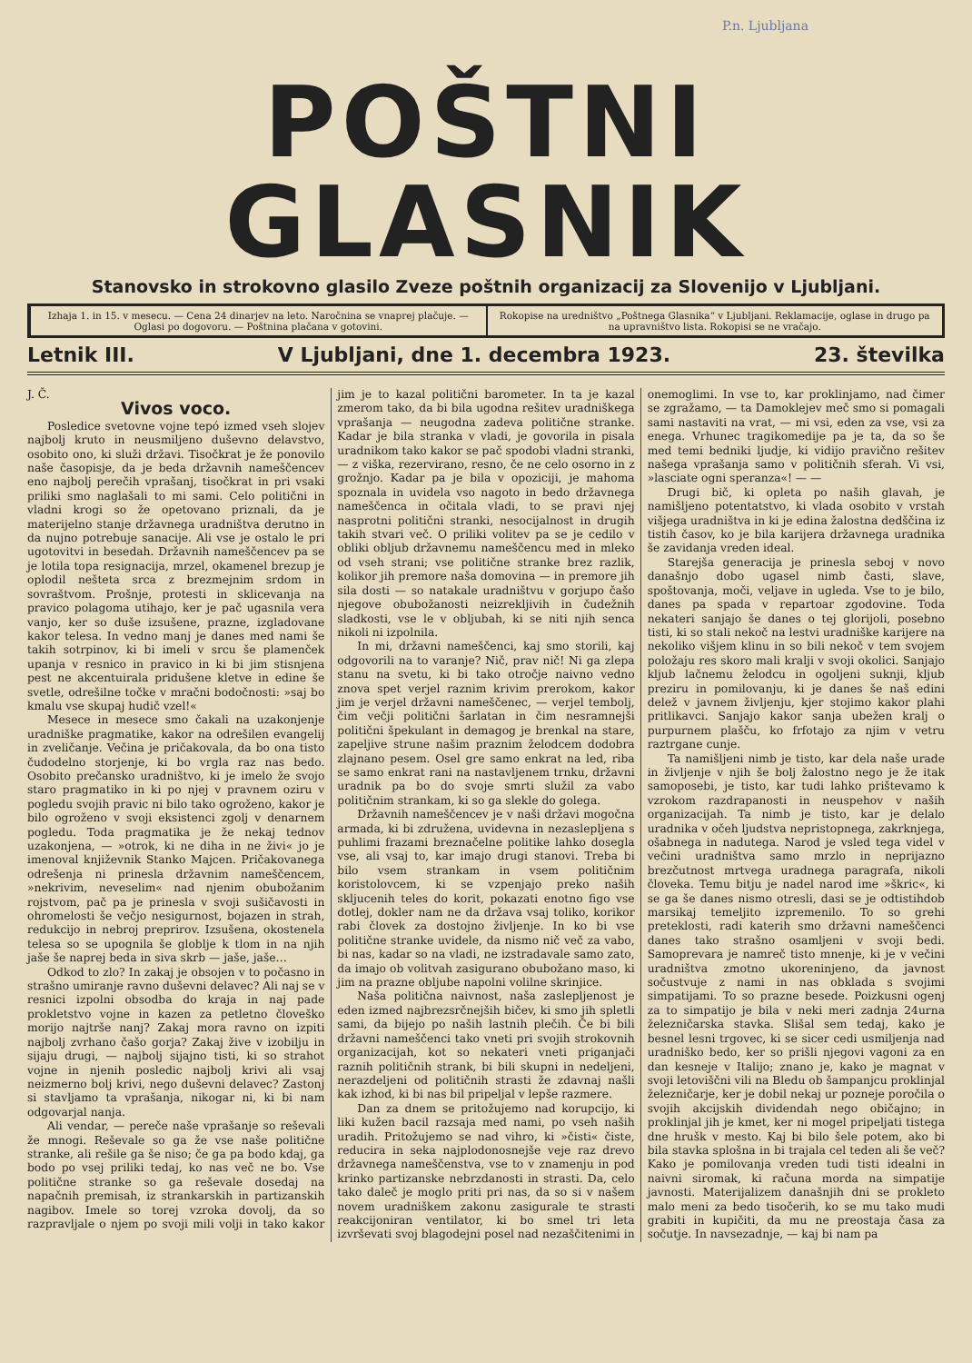P.n. Ljubljana
POŠTNI GLASNIK
Stanovsko in strokovno glasilo Zveze poštnih organizacij za Slovenijo v Ljubljani.
Izhaja 1. in 15. v mesecu. — Cena 24 dinarjev na leto. Naročnina se vnaprej plačuje. — Oglasi po dogovoru. — Poštnina plačana v gotovini.
Rokopise na uredništvo „Poštnega Glasnika“ v Ljubljani. Reklamacije, oglase in drugo pa na upravništvo lista. Rokopisi se ne vračajo.
Letnik III. V Ljubljani, dne 1. decembra 1923. 23. številka
J. Č.
Vivos voco.
Posledice svetovne vojne tepó izmed vseh slojev najbolj kruto in neusmiljeno duševno delavstvo, osobito ono, ki služi državi. Tisočkrat je že ponovilo naše časopisje, da je beda državnih nameščencev eno najbolj perečih vprašanj, tisočkrat in pri vsaki priliki smo naglašali to mi sami. Celo politični in vladni krogi so že opetovano priznali, da je materijelno stanje državnega uradništva derutno in da nujno potrebuje sanacije. Ali vse je ostalo le pri ugotovitvi in besedah. Državnih nameščencev pa se je lotila topa resignacija, mrzel, okamenel brezup je oplodil nešteta srca z brezmejnim srdom in sovraštvom. Prošnje, protesti in sklicevanja na pravico polagoma utihajo, ker je pač ugasnila vera vanjo, ker so duše izsušene, prazne, izgladovane kakor telesa. In vedno manj je danes med nami še takih sotrpinov, ki bi imeli v srcu še plamenček upanja v resnico in pravico in ki bi jim stisnjena pest ne akcentuirala pridušene kletve in edine še svetle, odrešilne točke v mračni bodočnosti: »saj bo kmalu vse skupaj hudič vzel!«
Mesece in mesece smo čakali na uzakonjenje uradniške pragmatike, kakor na odrešilen evangelij in zveličanje. Večina je pričakovala, da bo ona tisto čudodelno storjenje, ki bo vrgla raz nas bedo. Osobito prečansko uradništvo, ki je imelo že svojo staro pragmatiko in ki po njej v pravnem oziru v pogledu svojih pravic ni bilo tako ogroženo, kakor je bilo ogroženo v svoji eksistenci zgolj v denarnem pogledu. Toda pragmatika je že nekaj tednov uzakonjena, — »otrok, ki ne diha in ne živi« jo je imenoval književnik Stanko Majcen. Pričakovanega odrešenja ni prinesla državnim nameščencem, »nekrivim, neveselim« nad njenim obubožanim rojstvom, pač pa je prinesla v svoji sušičavosti in ohromelosti še večjo nesigurnost, bojazen in strah, redukcijo in nebroj preprirov. Izsušena, okostenela telesa so se upognila še globlje k tlom in na njih jaše še naprej beda in siva skrb — jaše, jaše…
Odkod to zlo? In zakaj je obsojen v to počasno in strašno umiranje ravno duševni delavec? Ali naj se v resnici izpolni obsodba do kraja in naj pade prokletstvo vojne in kazen za petletno človeško morijo najtrše nanj? Zakaj mora ravno on izpiti najbolj zvrhano čašo gorja? Zakaj žive v izobilju in sijaju drugi, — najbolj sijajno tisti, ki so strahot vojne in njenih posledic najbolj krivi ali vsaj neizmerno bolj krivi, nego duševni delavec? Zastonj si stavljamo ta vprašanja, nikogar ni, ki bi nam odgovarjal nanja.
Ali vendar, — pereče naše vprašanje so reševali že mnogi. Reševale so ga že vse naše politične stranke, ali rešile ga še niso; če ga pa bodo kdaj, ga bodo po vsej priliki tedaj, ko nas več ne bo. Vse politične stranke so ga reševale dosedaj na napačnih premisah, iz strankarskih in partizanskih nagibov. Imele so torej vzroka dovolj, da so razpravljale o njem po svoji mili volji in tako kakor jim je to kazal politični barometer. In ta je kazal zmerom tako, da bi bila ugodna rešitev uradniškega vprašanja — neugodna zadeva politične stranke. Kadar je bila stranka v vladi, je govorila in pisala uradnikom tako kakor se pač spodobi vladni stranki, — z viška, rezervirano, resno, če ne celo osorno in z grožnjo. Kadar pa je bila v opoziciji, je mahoma spoznala in uvidela vso nagoto in bedo državnega nameščenca in očitala vladi, to se pravi njej nasprotni politični stranki, nesocijalnost in drugih takih stvari več. O priliki volitev pa se je cedilo v obliki obljub državnemu nameščencu med in mleko od vseh strani; vse politične stranke brez razlik, kolikor jih premore naša domovina — in premore jih sila dosti — so natakale uradništvu v gorjupo čašo njegove obubožanosti neizrekljivih in čudežnih sladkosti, vse le v obljubah, ki se niti njih senca nikoli ni izpolnila.
In mi, državni nameščenci, kaj smo storili, kaj odgovorili na to varanje? Nič, prav nič! Ni ga zlepa stanu na svetu, ki bi tako otročje naivno vedno znova spet verjel raznim krivim prerokom, kakor jim je verjel državni nameščenec, — verjel tembolj, čim večji politični šarlatan in čim nesramnejši politični špekulant in demagog je brenkal na stare, zapeljive strune našim praznim želodcem dodobra zlajnano pesem. Osel gre samo enkrat na led, riba se samo enkrat rani na nastavljenem trnku, državni uradnik pa bo do svoje smrti služil za vabo političnim strankam, ki so ga slekle do golega.
Državnih nameščencev je v naši državi mogočna armada, ki bi združena, uvidevna in nezaslepljena s puhlimi frazami breznačelne politike lahko dosegla vse, ali vsaj to, kar imajo drugi stanovi. Treba bi bilo vsem strankam in vsem političnim koristolovcem, ki se vzpenjajo preko naših skljucenih teles do korit, pokazati enotno figo vse dotlej, dokler nam ne da država vsaj toliko, korikor rabi človek za dostojno življenje. In ko bi vse politične stranke uvidele, da nismo nič več za vabo, bi nas, kadar so na vladi, ne izstradavale samo zato, da imajo ob volitvah zasigurano obubožano maso, ki jim na prazne obljube napolni volilne skrinjice.
Naša politična naivnost, naša zaslepljenost je eden izmed najbrezsrčnejših bičev, ki smo jih spletli sami, da bijejo po naših lastnih plečih. Če bi bili državni nameščenci tako vneti pri svojih strokovnih organizacijah, kot so nekateri vneti priganjači raznih političnih strank, bi bili skupni in nedeljeni, nerazdeljeni od političnih strasti že zdavnaj našli kak izhod, ki bi nas bil pripeljal v lepše razmere.
Dan za dnem se pritožujemo nad korupcijo, ki liki kužen bacil razsaja med nami, po vseh naših uradih. Pritožujemo se nad vihro, ki »čisti« čiste, reducira in seka najplodonosnejše veje raz drevo državnega nameščenstva, vse to v znamenju in pod krinko partizanske nebrzdanosti in strasti. Da, celo tako daleč je moglo priti pri nas, da so si v našem novem uradniškem zakonu zasigurale te strasti reakcijoniran ventilator, ki bo smel tri leta izvrševati svoj blagodejni posel nad nezaščitenimi in onemoglimi. In vse to, kar proklinjamo, nad čimer se zgražamo, — ta Damoklejev meč smo si pomagali sami nastaviti na vrat, — mi vsi, eden za vse, vsi za enega. Vrhunec tragikomedije pa je ta, da so še med temi bedniki ljudje, ki vidijo pravično rešitev našega vprašanja samo v političnih sferah. Vi vsi, »lasciate ogni speranza«! — —
Drugi bič, ki opleta po naših glavah, je namišljeno potentatstvo, ki vlada osobito v vrstah višjega uradništva in ki je edina žalostna dedščina iz tistih časov, ko je bila karijera državnega uradnika še zavidanja vreden ideal.
Starejša generacija je prinesla seboj v novo današnjo dobo ugasel nimb časti, slave, spoštovanja, moči, veljave in ugleda. Vse to je bilo, danes pa spada v repartoar zgodovine. Toda nekateri sanjajo še danes o tej glorijoli, posebno tisti, ki so stali nekoč na lestvi uradniške karijere na nekoliko višjem klinu in so bili nekoč v tem svojem položaju res skoro mali kralji v svoji okolici. Sanjajo kljub lačnemu želodcu in ogoljeni suknji, kljub preziru in pomilovanju, ki je danes še naš edini delež v javnem življenju, kjer stojimo kakor plahi pritlikavci. Sanjajo kakor sanja ubežen kralj o purpurnem plašču, ko frfotajo za njim v vetru raztrgane cunje.
Ta namišljeni nimb je tisto, kar dela naše urade in življenje v njih še bolj žalostno nego je že itak samoposebi, je tisto, kar tudi lahko prištevamo k vzrokom razdrapanosti in neuspehov v naših organizacijah. Ta nimb je tisto, kar je delalo uradnika v očeh ljudstva nepristopnega, zakrknjega, ošabnega in nadutega. Narod je vsled tega videl v večini uradništva samo mrzlo in neprijazno brezčutnost mrtvega uradnega paragrafa, nikoli človeka. Temu bitju je nadel narod ime »škric«, ki se ga še danes nismo otresli, dasi se je odtistihdob marsikaj temeljito izpremenilo. To so grehi preteklosti, radi katerih smo državni nameščenci danes tako strašno osamljeni v svoji bedi. Samoprevara je namreč tisto mnenje, ki je v večini uradništva zmotno ukoreninjeno, da javnost sočustvuje z nami in nas obklada s svojimi simpatijami. To so prazne besede. Poizkusni ogenj za to simpatijo je bila v neki meri zadnja 24urna železničarska stavka. Slišal sem tedaj, kako je besnel lesni trgovec, ki se sicer cedi usmiljenja nad uradniško bedo, ker so prišli njegovi vagoni za en dan kesneje v Italijo; znano je, kako je magnat v svoji letoviščni vili na Bledu ob šampanjcu proklinjal železničarje, ker je dobil nekaj ur pozneje poročila o svojih akcijskih dividendah nego običajno; in proklinjal jih je kmet, ker ni mogel pripeljati tistega dne hrušk v mesto. Kaj bi bilo šele potem, ako bi bila stavka splošna in bi trajala cel teden ali še več? Kako je pomilovanja vreden tudi tisti idealni in naivni siromak, ki računa morda na simpatije javnosti. Materijalizem današnjih dni se prokleto malo meni za bedo tisočerih, ko se mu tako mudi grabiti in kupičiti, da mu ne preostaja časa za sočutje. In navsezadnje, — kaj bi nam pa